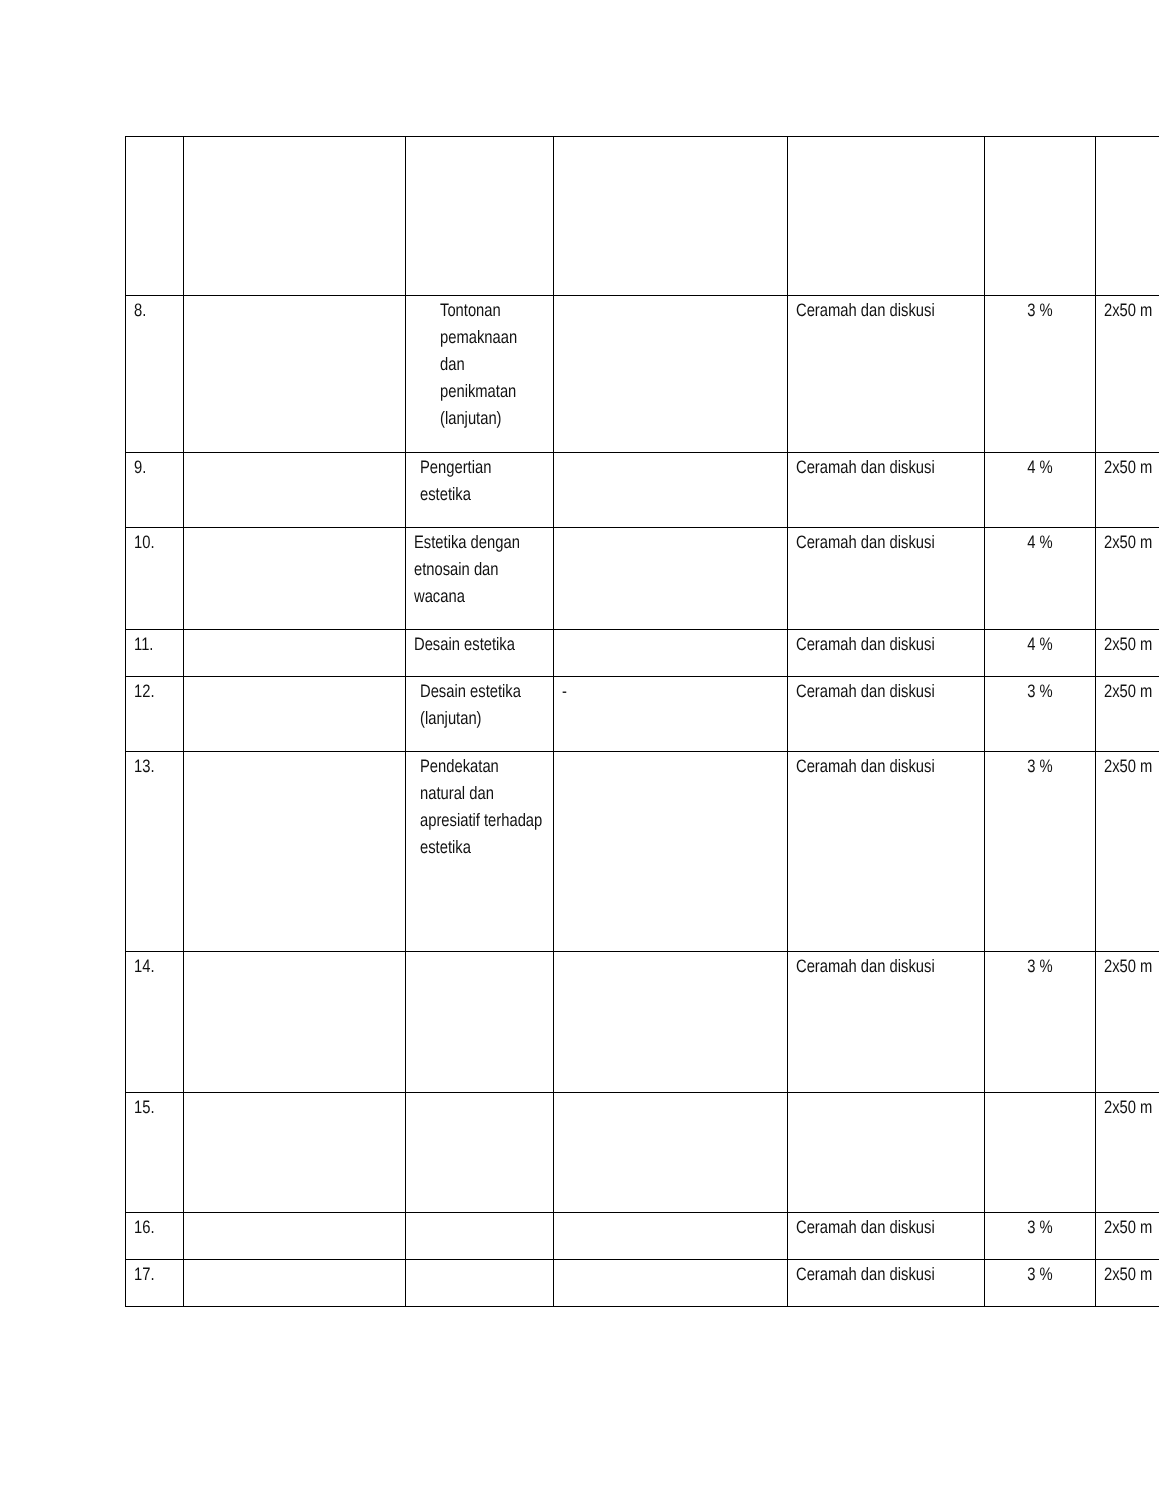| 8. | | Tontonan pemaknaan dan penikmatan (lanjutan) | | Ceramah dan diskusi | 3 % | 2x50 m |
| 9. | | Pengertian estetika | | Ceramah dan diskusi | 4 % | 2x50 m |
| 10. | | Estetika dengan etnosain dan wacana | | Ceramah dan diskusi | 4 % | 2x50 m |
| 11. | | Desain estetika | | Ceramah dan diskusi | 4 % | 2x50 m |
| 12. | | Desain estetika (lanjutan) | - | Ceramah dan diskusi | 3 % | 2x50 m |
| 13. | | Pendekatan natural dan apresiatif terhadap estetika | | Ceramah dan diskusi | 3 % | 2x50 m |
| 14. | | | | Ceramah dan diskusi | 3 % | 2x50 m |
| 15. | | | | | | 2x50 m |
| 16. | | | | Ceramah dan diskusi | 3 % | 2x50 m |
| 17. | | | | Ceramah dan diskusi | 3 % | 2x50 m |